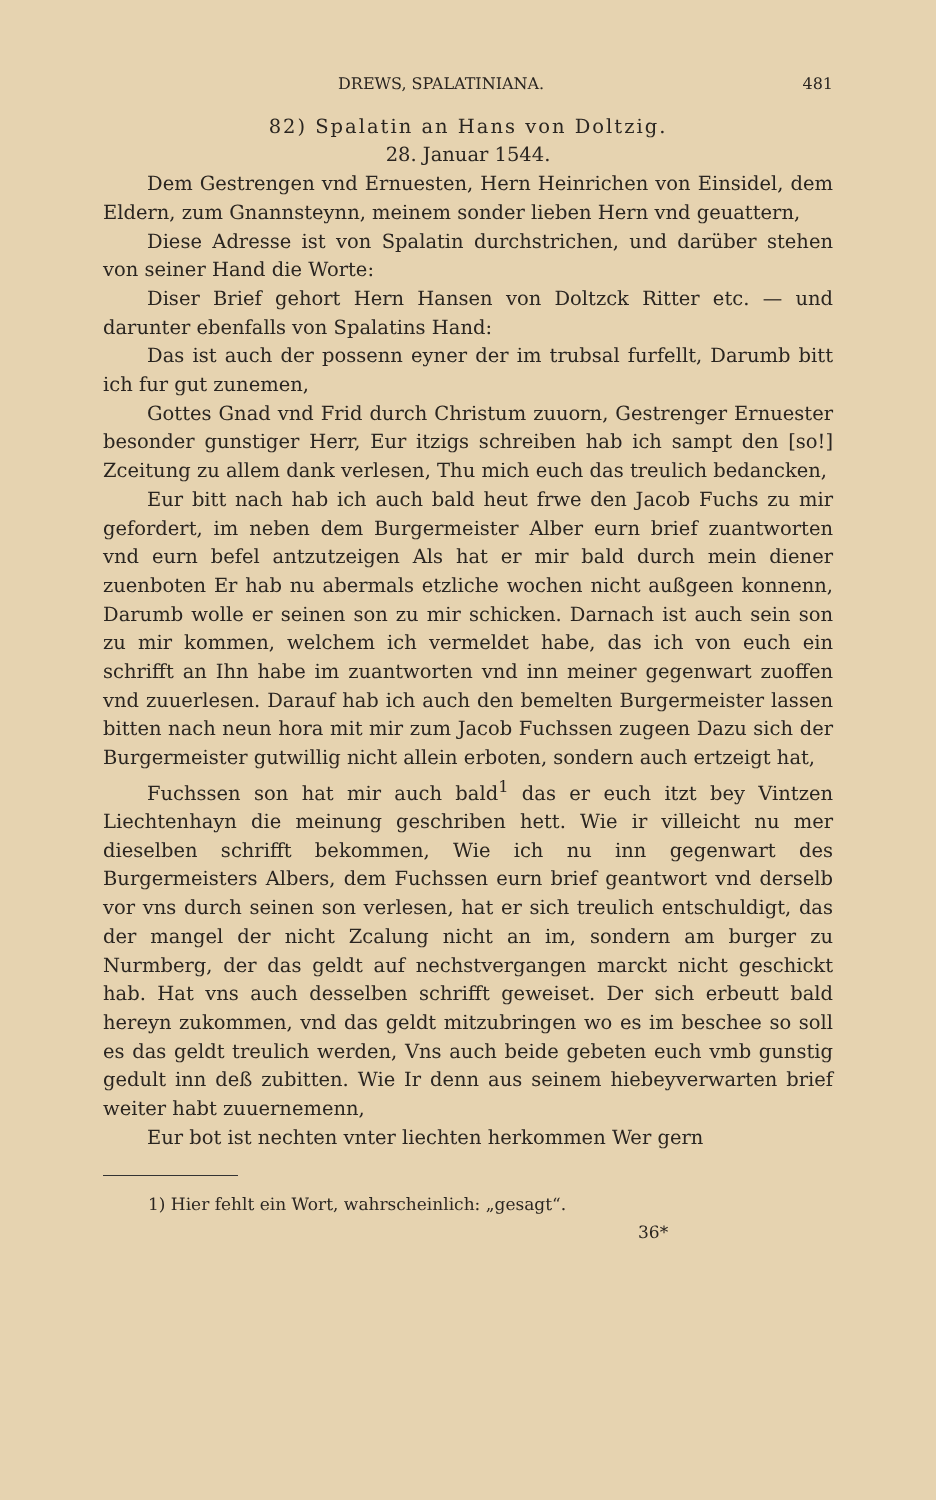DREWS, SPALATINIANA. 481
82) Spalatin an Hans von Doltzig.
28. Januar 1544.
Dem Gestrengen vnd Ernuesten, Hern Heinrichen von Einsidel, dem Eldern, zum Gnannsteynn, meinem sonder lieben Hern vnd geuattern,
Diese Adresse ist von Spalatin durchstrichen, und darüber stehen von seiner Hand die Worte:
Diser Brief gehort Hern Hansen von Doltzck Ritter etc. — und darunter ebenfalls von Spalatins Hand:
Das ist auch der possenn eyner der im trubsal furfellt, Darumb bitt ich fur gut zunemen,
Gottes Gnad vnd Frid durch Christum zuuorn, Gestrenger Ernuester besonder gunstiger Herr, Eur itzigs schreiben hab ich sampt den [so!] Zceitung zu allem dank verlesen, Thu mich euch das treulich bedancken,
Eur bitt nach hab ich auch bald heut frwe den Jacob Fuchs zu mir gefordert, im neben dem Burgermeister Alber eurn brief zuantworten vnd eurn befel antzutzeigen Als hat er mir bald durch mein diener zuenboten Er hab nu abermals etzliche wochen nicht außgeen konnenn, Darumb wolle er seinen son zu mir schicken. Darnach ist auch sein son zu mir kommen, welchem ich vermeldet habe, das ich von euch ein schrifft an Ihn habe im zuantworten vnd inn meiner gegenwart zuoffen vnd zuuerlesen. Darauf hab ich auch den bemelten Burgermeister lassen bitten nach neun hora mit mir zum Jacob Fuchssen zugeen Dazu sich der Burgermeister gutwillig nicht allein erboten, sondern auch ertzeigt hat,
Fuchssen son hat mir auch bald<sup>1</sup> das er euch itzt bey Vintzen Liechtenhayn die meinung geschriben hett. Wie ir villeicht nu mer dieselben schrifft bekommen, Wie ich nu inn gegenwart des Burgermeisters Albers, dem Fuchssen eurn brief geantwort vnd derselb vor vns durch seinen son verlesen, hat er sich treulich entschuldigt, das der mangel der nicht Zcalung nicht an im, sondern am burger zu Nurmberg, der das geldt auf nechstvergangen marckt nicht geschickt hab. Hat vns auch desselben schrifft geweiset. Der sich erbeutt bald hereyn zukommen, vnd das geldt mitzubringen wo es im beschee so soll es das geldt treulich werden, Vns auch beide gebeten euch vmb gunstig gedult inn deß zubitten. Wie Ir denn aus seinem hiebeyverwarten brief weiter habt zuuernemenn,
Eur bot ist nechten vnter liechten herkommen Wer gern
1) Hier fehlt ein Wort, wahrscheinlich: „gesagt“.
36*